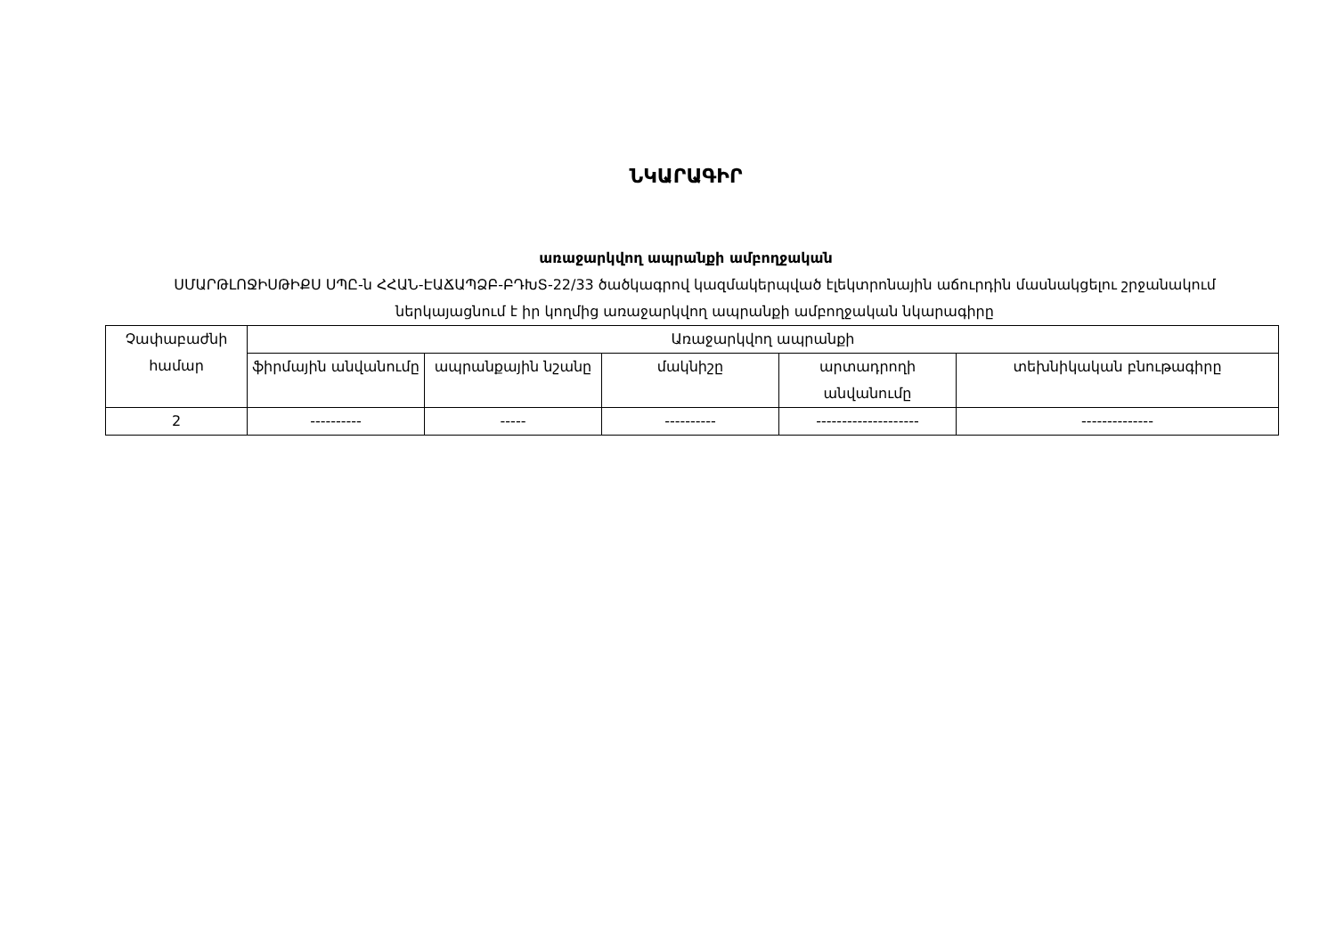ՆԿԱՐԱԳԻՐ
առաջարկվող ապրանքի ամբողջական
ՍՄԱՐԹԼՈՋԻՍԹԻՔՍ ՍՊԸ-ն ՀՀԱՆ-ԷԱՃԱՊՁԲ-ԲԴԽՏ-22/33 ծածկագրով կազմակերպված էլեկտրոնային աճուրդին մասնակցելու շրջանակում ներկայացնում է իր կողմից առաջարկվող ապրանքի ամբողջական նկարագիրը
| Չափաբաժնի համար | Առաջարկվող ապրանքի | | | | |
| --- | --- | --- | --- | --- | --- |
| | ֆիրմային անվանումը | ապրանքային նշանը | մակնիշը | արտադրողի անվանումը | տեխնիկական բնութագիրը |
| 2 | ---------- | ----- | ---------- | -------------------- | -------------- |